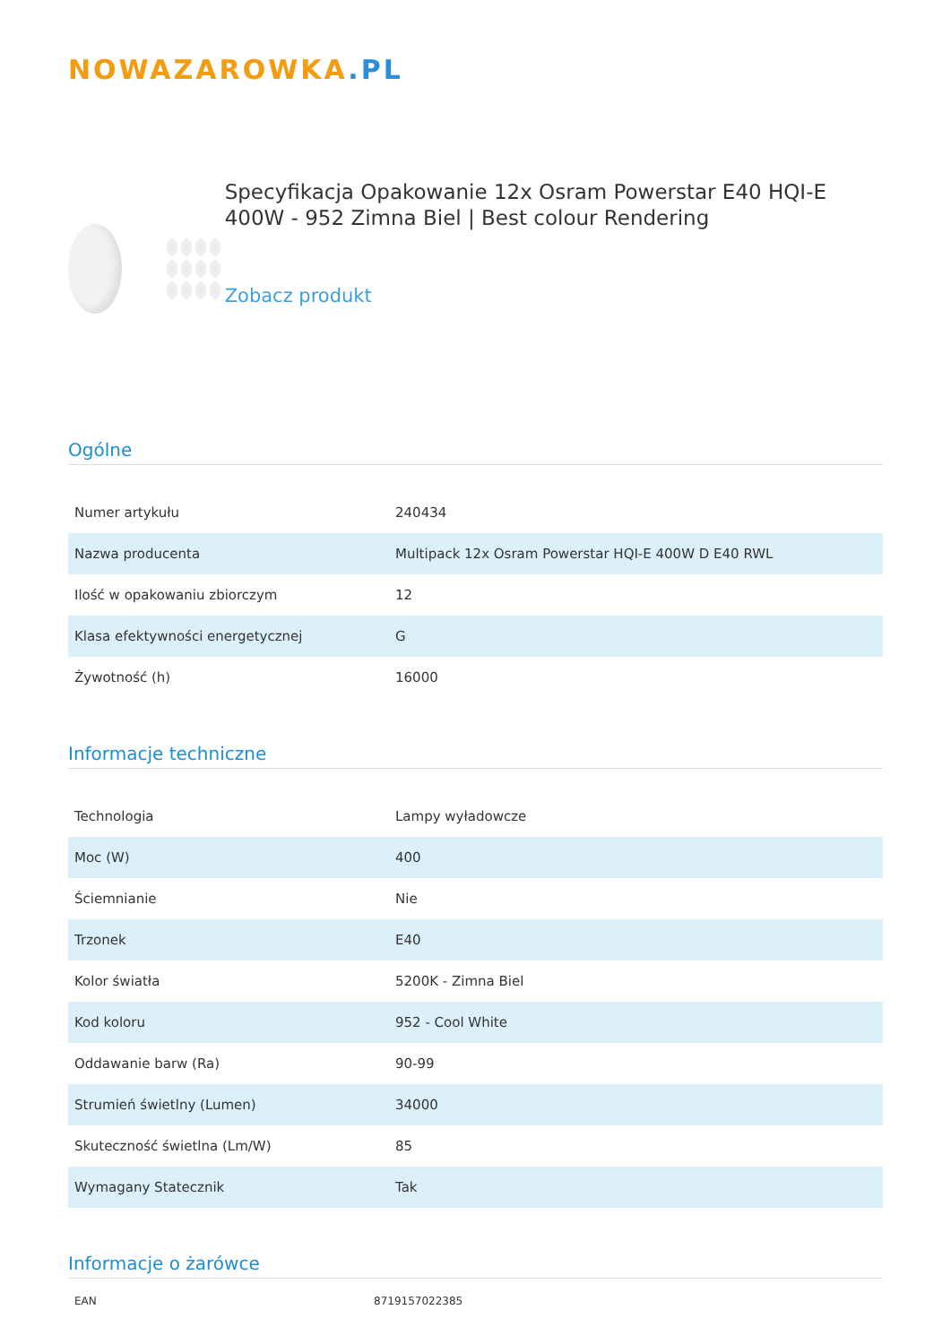NOWAZAROWKA.PL
Specyfikacja Opakowanie 12x Osram Powerstar E40 HQI-E 400W - 952 Zimna Biel | Best colour Rendering
Zobacz produkt
Ogólne
| Numer artykułu | 240434 |
| Nazwa producenta | Multipack 12x Osram Powerstar HQI-E 400W D E40 RWL |
| Ilość w opakowaniu zbiorczym | 12 |
| Klasa efektywności energetycznej | G |
| Żywotność (h) | 16000 |
Informacje techniczne
| Technologia | Lampy wyładowcze |
| Moc (W) | 400 |
| Ściemnianie | Nie |
| Trzonek | E40 |
| Kolor światła | 5200K - Zimna Biel |
| Kod koloru | 952 - Cool White |
| Oddawanie barw (Ra) | 90-99 |
| Strumień świetlny (Lumen) | 34000 |
| Skuteczność świetlna (Lm/W) | 85 |
| Wymagany Statecznik | Tak |
Informacje o żarówce
| EAN | 8719157022385 |